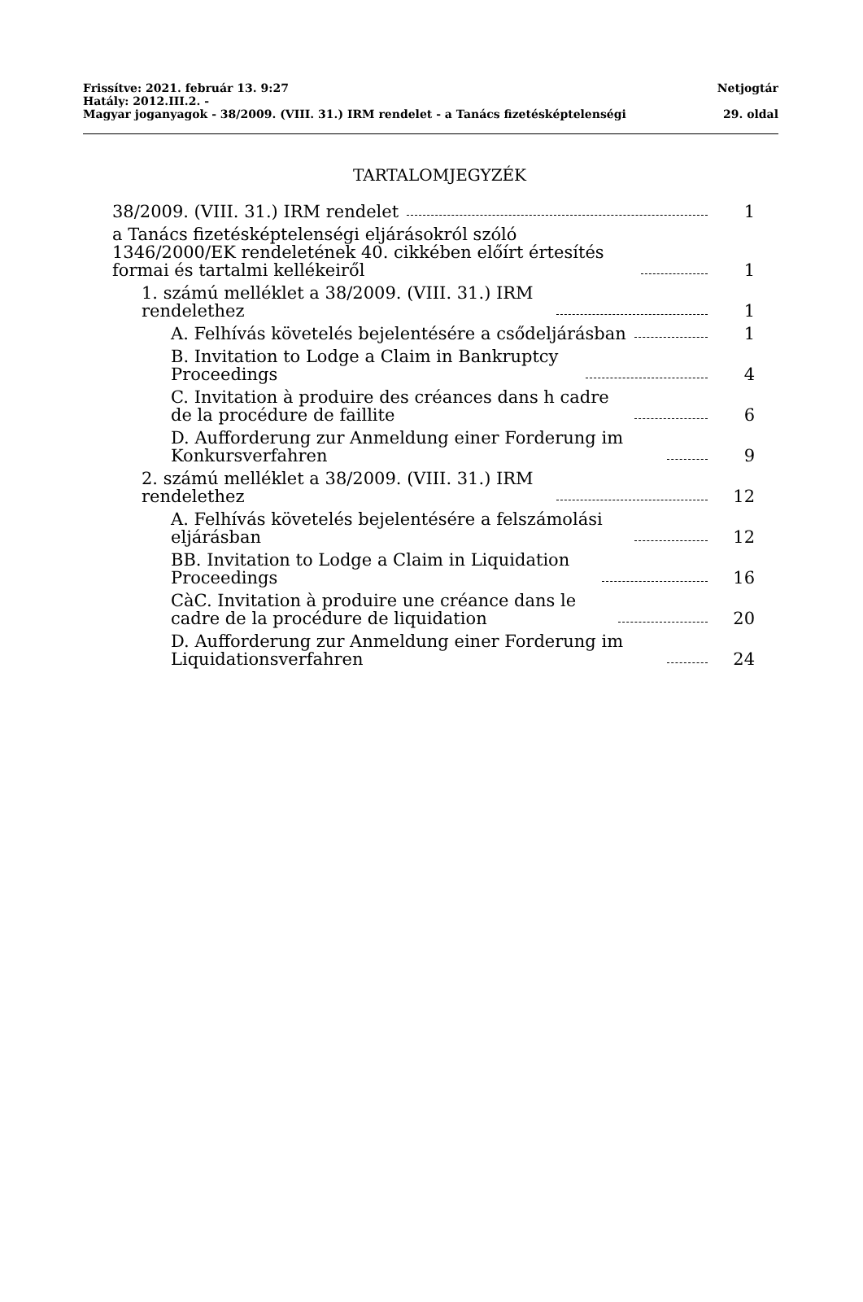Frissítve: 2021. február 13. 9:27 Netjogtár
Hatály: 2012.III.2. -
Magyar joganyagok - 38/2009. (VIII. 31.) IRM rendelet - a Tanács fizetésképtelenségi 29. oldal
TARTALOMJEGYZÉK
38/2009. (VIII. 31.) IRM rendelet 1
a Tanács fizetésképtelenségi eljárásokról szóló 1346/2000/EK rendeletének 40. cikkében előírt értesítés formai és tartalmi kellékeiről 1
1. számú melléklet a 38/2009. (VIII. 31.) IRM rendelethez 1
A. Felhívás követelés bejelentésére a csődeljárásban 1
B. Invitation to Lodge a Claim in Bankruptcy Proceedings 4
C. Invitation à produire des créances dans h cadre de la procédure de faillite 6
D. Aufforderung zur Anmeldung einer Forderung im Konkursverfahren 9
2. számú melléklet a 38/2009. (VIII. 31.) IRM rendelethez 12
A. Felhívás követelés bejelentésére a felszámolási eljárásban 12
BB. Invitation to Lodge a Claim in Liquidation Proceedings 16
CàC. Invitation à produire une créance dans le cadre de la procédure de liquidation 20
D. Aufforderung zur Anmeldung einer Forderung im Liquidationsverfahren 24